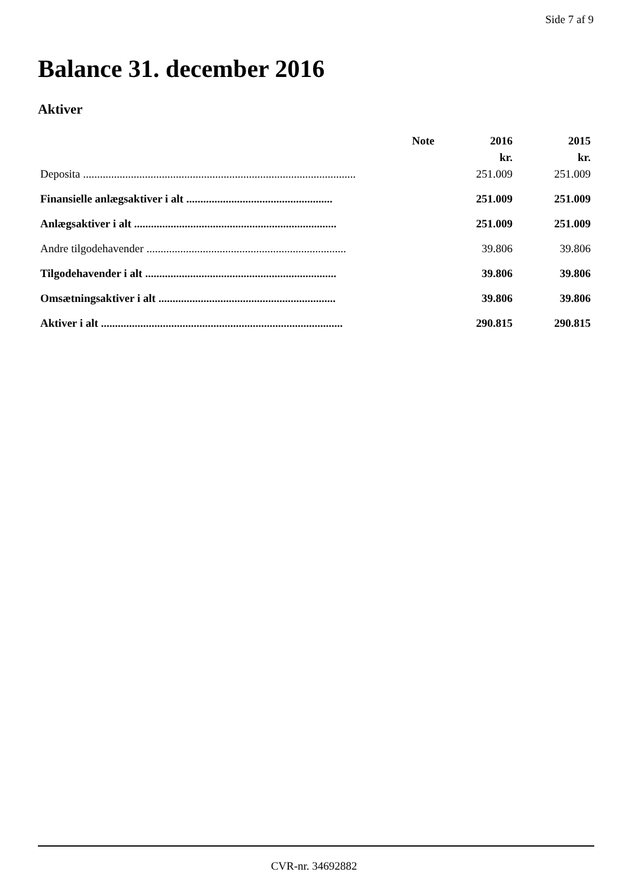Side 7 af 9
Balance 31. december 2016
Aktiver
| | Note | 2016 | 2015 |
| --- | --- | --- | --- |
| | | kr. | kr. |
| Deposita ................................................................................................. | | 251.009 | 251.009 |
| Finansielle anlægsaktiver i alt .................................................... | | 251.009 | 251.009 |
| Anlægsaktiver i alt ........................................................................ | | 251.009 | 251.009 |
| Andre tilgodehavender ....................................................................... | | 39.806 | 39.806 |
| Tilgodehavender i alt .................................................................... | | 39.806 | 39.806 |
| Omsætningsaktiver i alt ............................................................... | | 39.806 | 39.806 |
| Aktiver i alt ...................................................................................... | | 290.815 | 290.815 |
CVR-nr. 34692882